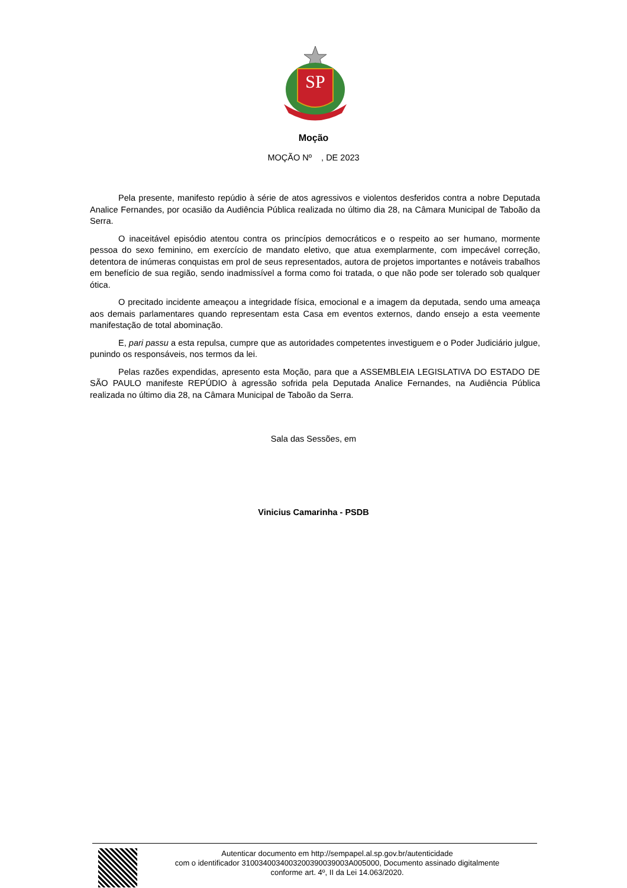SP
Moção
MOÇÃO Nº , DE 2023
Pela presente, manifesto repúdio à série de atos agressivos e violentos desferidos contra a nobre Deputada Analice Fernandes, por ocasião da Audiência Pública realizada no último dia 28, na Câmara Municipal de Taboão da Serra.
O inaceitável episódio atentou contra os princípios democráticos e o respeito ao ser humano, mormente pessoa do sexo feminino, em exercício de mandato eletivo, que atua exemplarmente, com impecável correção, detentora de inúmeras conquistas em prol de seus representados, autora de projetos importantes e notáveis trabalhos em benefício de sua região, sendo inadmissível a forma como foi tratada, o que não pode ser tolerado sob qualquer ótica.
O precitado incidente ameaçou a integridade física, emocional e a imagem da deputada, sendo uma ameaça aos demais parlamentares quando representam esta Casa em eventos externos, dando ensejo a esta veemente manifestação de total abominação.
E, pari passu a esta repulsa, cumpre que as autoridades competentes investiguem e o Poder Judiciário julgue, punindo os responsáveis, nos termos da lei.
Pelas razões expendidas, apresento esta Moção, para que a ASSEMBLEIA LEGISLATIVA DO ESTADO DE SÃO PAULO manifeste REPÚDIO à agressão sofrida pela Deputada Analice Fernandes, na Audiência Pública realizada no último dia 28, na Câmara Municipal de Taboão da Serra.
Sala das Sessões, em
Vinicius Camarinha - PSDB
Autenticar documento em http://sempapel.al.sp.gov.br/autenticidade
com o identificador 3100340034003200390039003A005000, Documento assinado digitalmente
conforme art. 4º, II da Lei 14.063/2020.